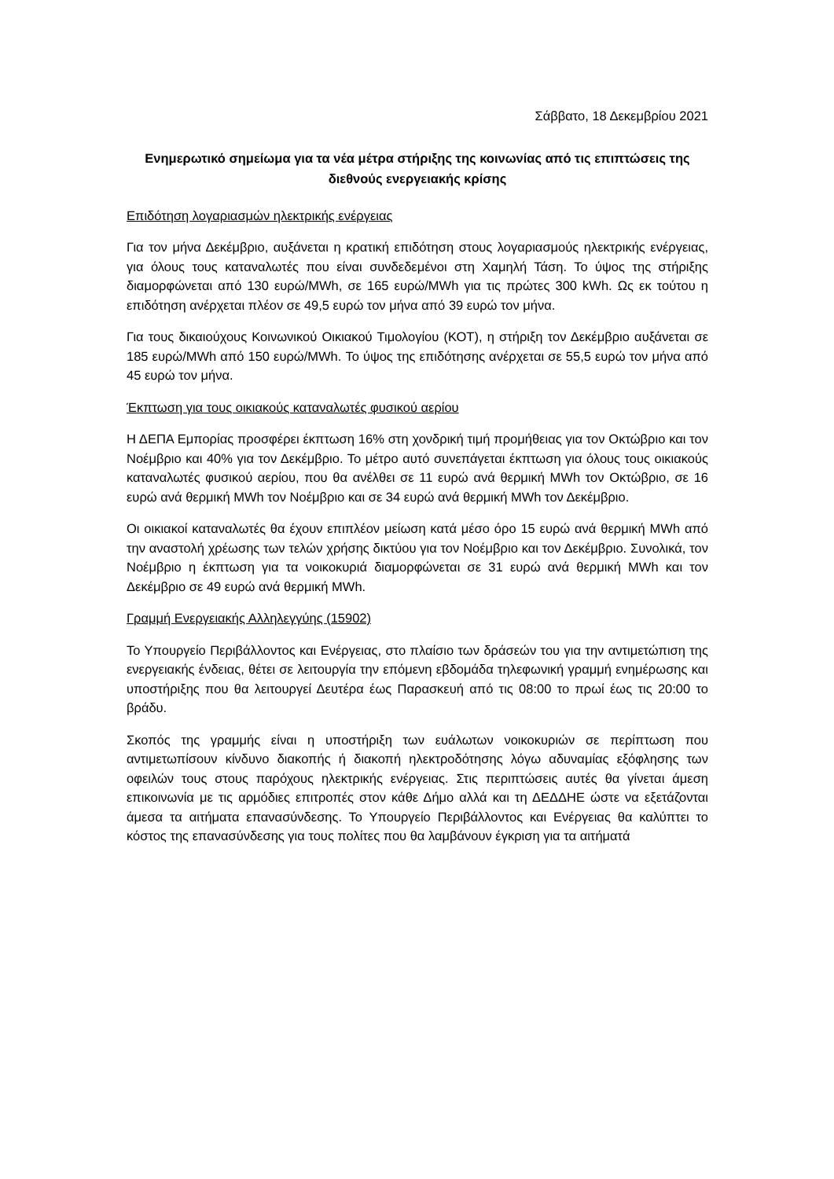Σάββατο, 18 Δεκεμβρίου 2021
Ενημερωτικό σημείωμα για τα νέα μέτρα στήριξης της κοινωνίας από τις επιπτώσεις της διεθνούς ενεργειακής κρίσης
Επιδότηση λογαριασμών ηλεκτρικής ενέργειας
Για τον μήνα Δεκέμβριο, αυξάνεται η κρατική επιδότηση στους λογαριασμούς ηλεκτρικής ενέργειας, για όλους τους καταναλωτές που είναι συνδεδεμένοι στη Χαμηλή Τάση. Το ύψος της στήριξης διαμορφώνεται από 130 ευρώ/MWh, σε 165 ευρώ/MWh για τις πρώτες 300 kWh. Ως εκ τούτου η επιδότηση ανέρχεται πλέον σε 49,5 ευρώ τον μήνα από 39 ευρώ τον μήνα.
Για τους δικαιούχους Κοινωνικού Οικιακού Τιμολογίου (ΚΟΤ), η στήριξη τον Δεκέμβριο αυξάνεται σε 185 ευρώ/MWh από 150 ευρώ/MWh. Το ύψος της επιδότησης ανέρχεται σε 55,5 ευρώ τον μήνα από 45 ευρώ τον μήνα.
Έκπτωση για τους οικιακούς καταναλωτές φυσικού αερίου
Η ΔΕΠΑ Εμπορίας προσφέρει έκπτωση 16% στη χονδρική τιμή προμήθειας για τον Οκτώβριο και τον Νοέμβριο και 40% για τον Δεκέμβριο. Το μέτρο αυτό συνεπάγεται έκπτωση για όλους τους οικιακούς καταναλωτές φυσικού αερίου, που θα ανέλθει σε 11 ευρώ ανά θερμική MWh τον Οκτώβριο, σε 16 ευρώ ανά θερμική MWh τον Νοέμβριο και σε 34 ευρώ ανά θερμική MWh τον Δεκέμβριο.
Οι οικιακοί καταναλωτές θα έχουν επιπλέον μείωση κατά μέσο όρο 15 ευρώ ανά θερμική MWh από την αναστολή χρέωσης των τελών χρήσης δικτύου για τον Νοέμβριο και τον Δεκέμβριο. Συνολικά, τον Νοέμβριο η έκπτωση για τα νοικοκυριά διαμορφώνεται σε 31 ευρώ ανά θερμική MWh και τον Δεκέμβριο σε 49 ευρώ ανά θερμική MWh.
Γραμμή Ενεργειακής Αλληλεγγύης (15902)
Το Υπουργείο Περιβάλλοντος και Ενέργειας, στο πλαίσιο των δράσεών του για την αντιμετώπιση της ενεργειακής ένδειας, θέτει σε λειτουργία την επόμενη εβδομάδα τηλεφωνική γραμμή ενημέρωσης και υποστήριξης που θα λειτουργεί Δευτέρα έως Παρασκευή από τις 08:00 το πρωί έως τις 20:00 το βράδυ.
Σκοπός της γραμμής είναι η υποστήριξη των ευάλωτων νοικοκυριών σε περίπτωση που αντιμετωπίσουν κίνδυνο διακοπής ή διακοπή ηλεκτροδότησης λόγω αδυναμίας εξόφλησης των οφειλών τους στους παρόχους ηλεκτρικής ενέργειας. Στις περιπτώσεις αυτές θα γίνεται άμεση επικοινωνία με τις αρμόδιες επιτροπές στον κάθε Δήμο αλλά και τη ΔΕΔΔΗΕ ώστε να εξετάζονται άμεσα τα αιτήματα επανασύνδεσης. Το Υπουργείο Περιβάλλοντος και Ενέργειας θα καλύπτει το κόστος της επανασύνδεσης για τους πολίτες που θα λαμβάνουν έγκριση για τα αιτήματά